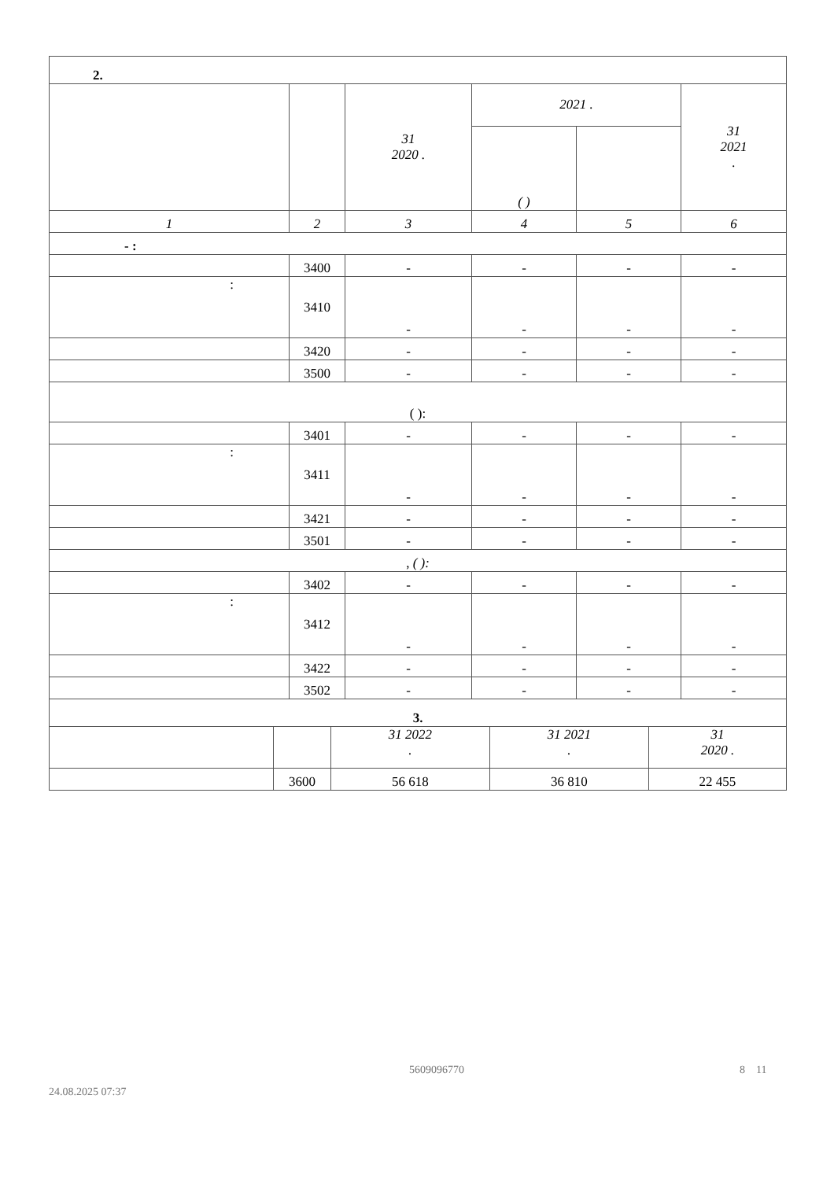| 2. | | | | | |
| | | 31 2020 . | 2021 . | | 31 2021 . |
| | | | ( ) | | |
| 1 | 2 | 3 | 4 | 5 | 6 |
| - : | | | | | |
| | 3400 | - | - | - | - |
| : | 3410 | - | - | - | - |
| | 3420 | - | - | - | - |
| | 3500 | - | - | - | - |
| ( ): | | | | | |
| | 3401 | - | - | - | - |
| : | 3411 | - | - | - | - |
| | 3421 | - | - | - | - |
| | 3501 | - | - | - | - |
| , ( ): | | | | | |
| | 3402 | - | - | - | - |
| : | 3412 | - | - | - | - |
| | 3422 | - | - | - | - |
| | 3502 | - | - | - | - |
| 3. | | | | |
| | | 31 2022 . | 31 2021 . | 31 2020 . |
| | 3600 | 56 618 | 36 810 | 22 455 |
5609096770 8 11
24.08.2025 07:37